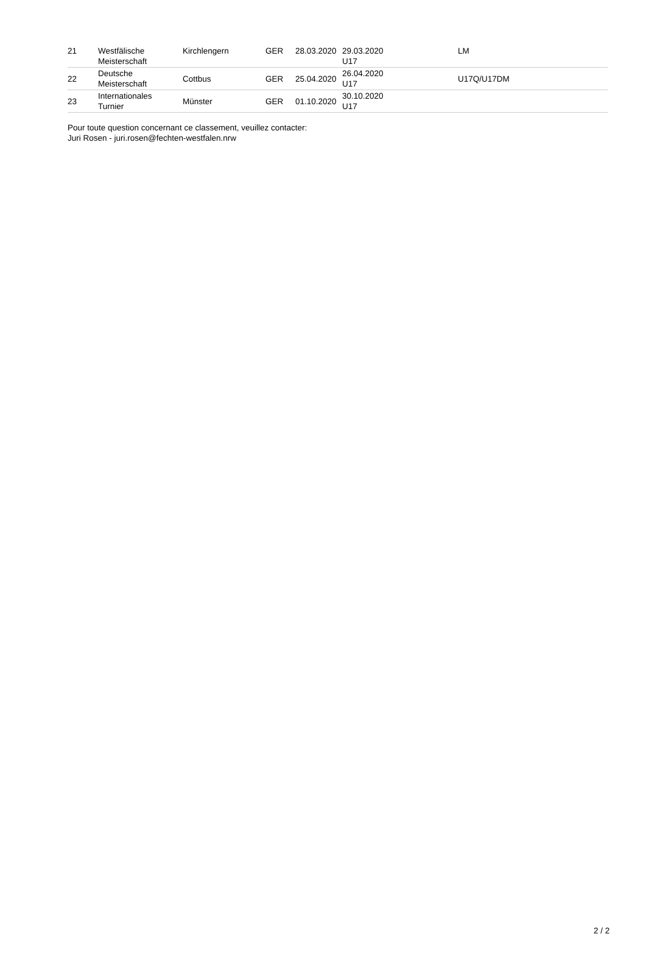| 21 | Westfälische Meisterschaft | Kirchlengern | GER | 28.03.2020 | 29.03.2020 U17 | | LM |
| 22 | Deutsche Meisterschaft | Cottbus | GER | 25.04.2020 | 26.04.2020 U17 | | U17Q/U17DM |
| 23 | Internationales Turnier | Münster | GER | 01.10.2020 | 30.10.2020 U17 | | |
Pour toute question concernant ce classement, veuillez contacter:
Juri Rosen - juri.rosen@fechten-westfalen.nrw
2 / 2